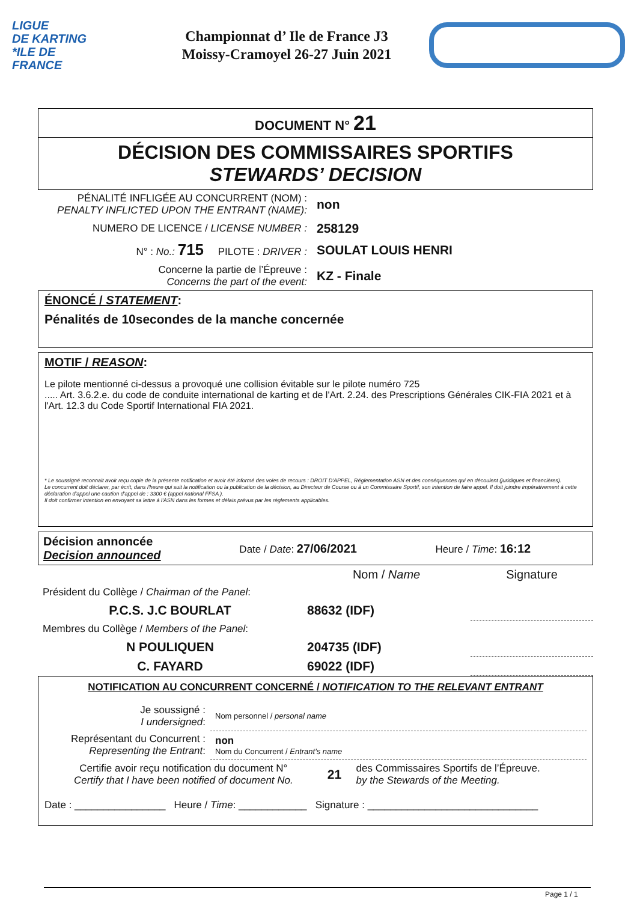LIGUE
DE KARTING
*ILE DE
FRANCE
Championnat d’ Ile de France J3
Moissy-Cramoyel 26-27 Juin 2021
DOCUMENT N° 21
DÉCISION DES COMMISSAIRES SPORTIFS
STEWARDS’ DECISION
| PÉNALITÉ INFLIGÉE AU CONCURRENT (NOM) : PENALTY INFLICTED UPON THE ENTRANT (NAME): | non |
| NUMERO DE LICENCE / LICENSE NUMBER : | 258129 |
| N° : No.: 715 PILOTE : DRIVER : | SOULAT LOUIS HENRI |
| Concerne la partie de l’Épreuve : Concerns the part of the event: | KZ - Finale |
ÉNONCÉ / STATEMENT:
Pénalités de 10secondes de la manche concernée
MOTIF / REASON:
Le pilote mentionné ci-dessus a provoqué une collision évitable sur le pilote numéro 725
..... Art. 3.6.2.e. du code de conduite international de karting et de l'Art. 2.24. des Prescriptions Générales CIK-FIA 2021 et à l'Art. 12.3 du Code Sportif International FIA 2021.
* Le soussigné reconnait avoir reçu copie de la présente notification et avoir été informé des voies de recours : DROIT D'APPEL, Réglementation ASN et des conséquences qui en découlent (juridiques et financières).
Le concurrent doit déclarer, par écrit, dans l'heure qui suit la notification ou la publication de la décision, au Directeur de Course ou à un Commissaire Sportif, son intention de faire appel. Il doit joindre impérativement à cette déclaration d'appel une caution d'appel de : 3300 € (appel national FFSA ).
Il doit confirmer intention en envoyant sa lettre à l'ASN dans les formes et délais prévus par les règlements applicables.
| Décision annoncée Decision announced | Date / Date : 27/06/2021 | Heure / Time : 16:12 |
| | Nom / Name | Signature |
| Président du Collège / Chairman of the Panel : | | |
| P.C.S. J.C BOURLAT | 88632 (IDF) | |
| Membres du Collège / Members of the Panel : | | |
| N POULIQUEN | 204735 (IDF) | |
| C. FAYARD | 69022 (IDF) | |
NOTIFICATION AU CONCURRENT CONCERNÉ / NOTIFICATION TO THE RELEVANT ENTRANT
| Je soussigné : I undersigned : | Nom personnel / personal name |
| Représentant du Concurrent : Representing the Entrant : | non Nom du Concurrent / Entrant's name |
| Certifie avoir reçu notification du document N° Certify that I have been notified of document No. | 21 | des Commissaires Sportifs de l’Épreuve. by the Stewards of the Meeting. |
Date : ________________ Heure / Time: ____________ Signature : ______________________________
Page 1 / 1